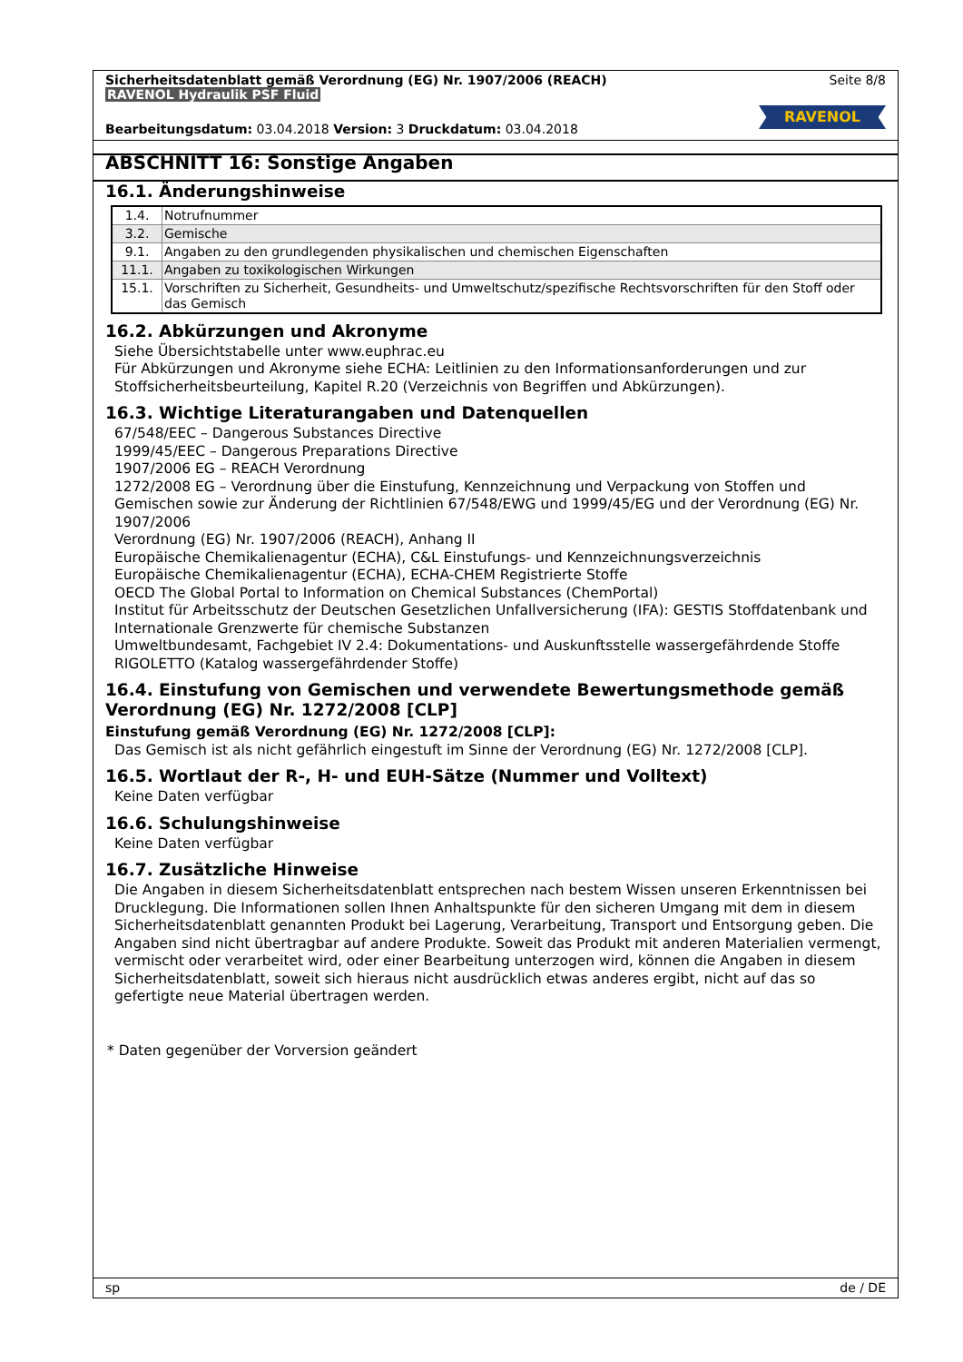Sicherheitsdatenblatt gemäß Verordnung (EG) Nr. 1907/2006 (REACH) Seite 8/8
RAVENOL Hydraulik PSF Fluid
RAVENOL
Bearbeitungsdatum: 03.04.2018 Version: 3 Druckdatum: 03.04.2018
ABSCHNITT 16: Sonstige Angaben
16.1. Änderungshinweise
| 1.4. | Notrufnummer |
| 3.2. | Gemische |
| 9.1. | Angaben zu den grundlegenden physikalischen und chemischen Eigenschaften |
| 11.1. | Angaben zu toxikologischen Wirkungen |
| 15.1. | Vorschriften zu Sicherheit, Gesundheits- und Umweltschutz/spezifische Rechtsvorschriften für den Stoff oder das Gemisch |
16.2. Abkürzungen und Akronyme
Siehe Übersichtstabelle unter www.euphrac.eu
Für Abkürzungen und Akronyme siehe ECHA: Leitlinien zu den Informationsanforderungen und zur Stoffsicherheitsbeurteilung, Kapitel R.20 (Verzeichnis von Begriffen und Abkürzungen).
16.3. Wichtige Literaturangaben und Datenquellen
67/548/EEC – Dangerous Substances Directive
1999/45/EEC – Dangerous Preparations Directive
1907/2006 EG – REACH Verordnung
1272/2008 EG – Verordnung über die Einstufung, Kennzeichnung und Verpackung von Stoffen und Gemischen sowie zur Änderung der Richtlinien 67/548/EWG und 1999/45/EG und der Verordnung (EG) Nr. 1907/2006
Verordnung (EG) Nr. 1907/2006 (REACH), Anhang II
Europäische Chemikalienagentur (ECHA), C&L Einstufungs- und Kennzeichnungsverzeichnis
Europäische Chemikalienagentur (ECHA), ECHA-CHEM Registrierte Stoffe
OECD The Global Portal to Information on Chemical Substances (ChemPortal)
Institut für Arbeitsschutz der Deutschen Gesetzlichen Unfallversicherung (IFA): GESTIS Stoffdatenbank und Internationale Grenzwerte für chemische Substanzen
Umweltbundesamt, Fachgebiet IV 2.4: Dokumentations- und Auskunftsstelle wassergefährdende Stoffe RIGOLETTO (Katalog wassergefährdender Stoffe)
16.4. Einstufung von Gemischen und verwendete Bewertungsmethode gemäß Verordnung (EG) Nr. 1272/2008 [CLP]
Einstufung gemäß Verordnung (EG) Nr. 1272/2008 [CLP]:
Das Gemisch ist als nicht gefährlich eingestuft im Sinne der Verordnung (EG) Nr. 1272/2008 [CLP].
16.5. Wortlaut der R-, H- und EUH-Sätze (Nummer und Volltext)
Keine Daten verfügbar
16.6. Schulungshinweise
Keine Daten verfügbar
16.7. Zusätzliche Hinweise
Die Angaben in diesem Sicherheitsdatenblatt entsprechen nach bestem Wissen unseren Erkenntnissen bei Drucklegung. Die Informationen sollen Ihnen Anhaltspunkte für den sicheren Umgang mit dem in diesem Sicherheitsdatenblatt genannten Produkt bei Lagerung, Verarbeitung, Transport und Entsorgung geben. Die Angaben sind nicht übertragbar auf andere Produkte. Soweit das Produkt mit anderen Materialien vermengt, vermischt oder verarbeitet wird, oder einer Bearbeitung unterzogen wird, können die Angaben in diesem Sicherheitsdatenblatt, soweit sich hieraus nicht ausdrücklich etwas anderes ergibt, nicht auf das so gefertigte neue Material übertragen werden.
* Daten gegenüber der Vorversion geändert
sp de / DE